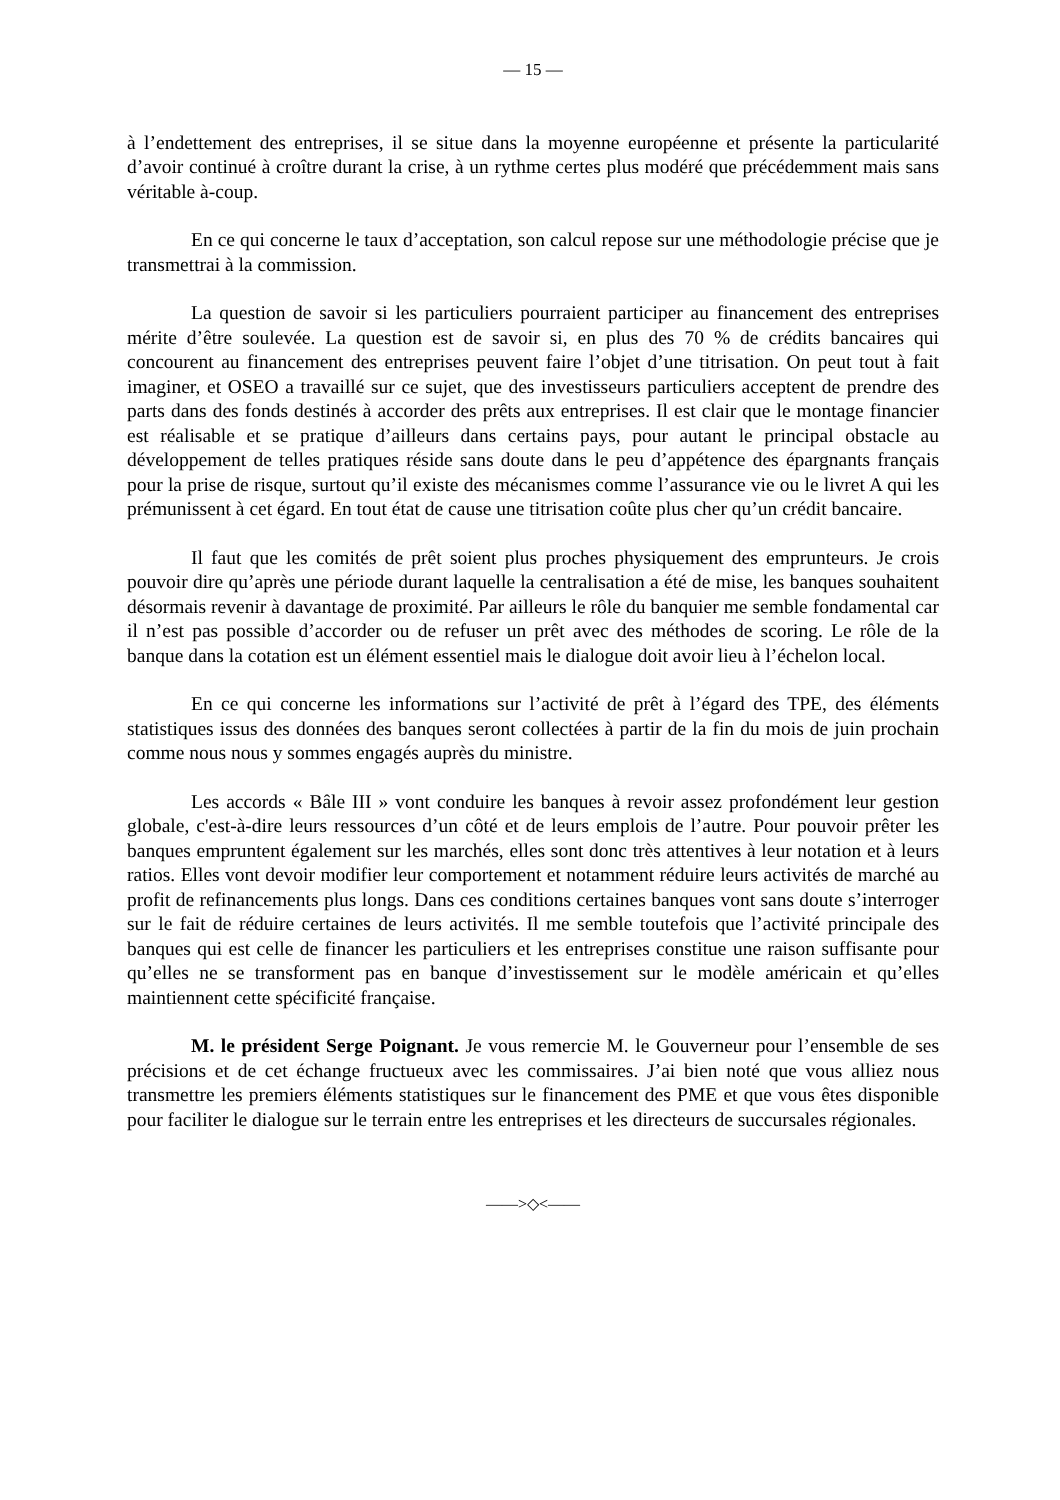— 15 —
à l’endettement des entreprises, il se situe dans la moyenne européenne et présente la particularité d’avoir continué à croître durant la crise, à un rythme certes plus modéré que précédemment mais sans véritable à-coup.
En ce qui concerne le taux d’acceptation, son calcul repose sur une méthodologie précise que je transmettrai à la commission.
La question de savoir si les particuliers pourraient participer au financement des entreprises mérite d’être soulevée. La question est de savoir si, en plus des 70 % de crédits bancaires qui concourent au financement des entreprises peuvent faire l’objet d’une titrisation. On peut tout à fait imaginer, et OSEO a travaillé sur ce sujet, que des investisseurs particuliers acceptent de prendre des parts dans des fonds destinés à accorder des prêts aux entreprises. Il est clair que le montage financier est réalisable et se pratique d’ailleurs dans certains pays, pour autant le principal obstacle au développement de telles pratiques réside sans doute dans le peu d’appétence des épargnants français pour la prise de risque, surtout qu’il existe des mécanismes comme l’assurance vie ou le livret A qui les prémunissent à cet égard. En tout état de cause une titrisation coûte plus cher qu’un crédit bancaire.
Il faut que les comités de prêt soient plus proches physiquement des emprunteurs. Je crois pouvoir dire qu’après une période durant laquelle la centralisation a été de mise, les banques souhaitent désormais revenir à davantage de proximité. Par ailleurs le rôle du banquier me semble fondamental car il n’est pas possible d’accorder ou de refuser un prêt avec des méthodes de scoring. Le rôle de la banque dans la cotation est un élément essentiel mais le dialogue doit avoir lieu à l’échelon local.
En ce qui concerne les informations sur l’activité de prêt à l’égard des TPE, des éléments statistiques issus des données des banques seront collectées à partir de la fin du mois de juin prochain comme nous nous y sommes engagés auprès du ministre.
Les accords « Bâle III » vont conduire les banques à revoir assez profondément leur gestion globale, c'est-à-dire leurs ressources d’un côté et de leurs emplois de l’autre. Pour pouvoir prêter les banques empruntent également sur les marchés, elles sont donc très attentives à leur notation et à leurs ratios. Elles vont devoir modifier leur comportement et notamment réduire leurs activités de marché au profit de refinancements plus longs. Dans ces conditions certaines banques vont sans doute s’interroger sur le fait de réduire certaines de leurs activités. Il me semble toutefois que l’activité principale des banques qui est celle de financer les particuliers et les entreprises constitue une raison suffisante pour qu’elles ne se transforment pas en banque d’investissement sur le modèle américain et qu’elles maintiennent cette spécificité française.
M. le président Serge Poignant. Je vous remercie M. le Gouverneur pour l’ensemble de ses précisions et de cet échange fructueux avec les commissaires. J’ai bien noté que vous alliez nous transmettre les premiers éléments statistiques sur le financement des PME et que vous êtes disponible pour faciliter le dialogue sur le terrain entre les entreprises et les directeurs de succursales régionales.
——>◇<——